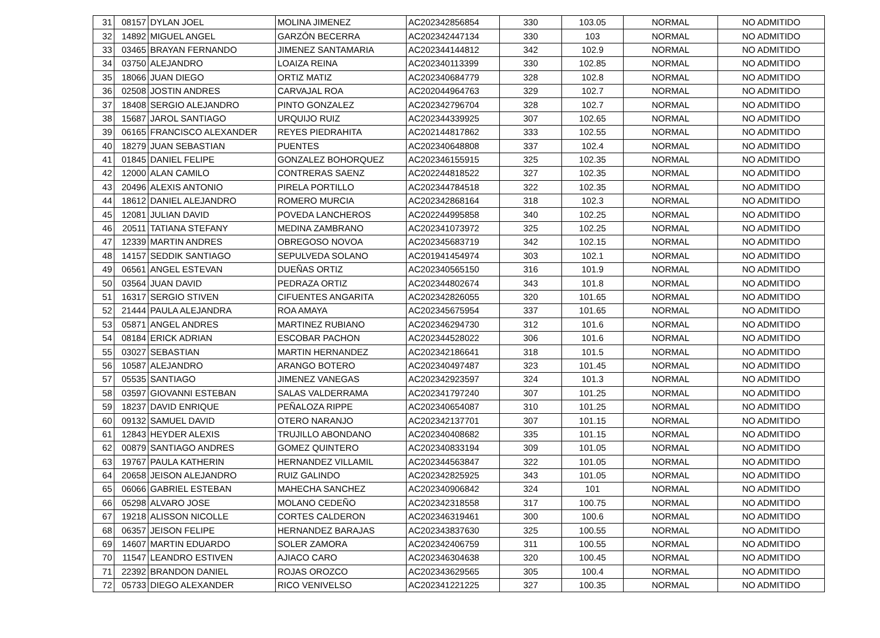| 31 | 08157 | DYLAN JOEL | MOLINA JIMENEZ | AC202342856854 | 330 | 103.05 | NORMAL | NO ADMITIDO |
| 32 | 14892 | MIGUEL ANGEL | GARZÓN BECERRA | AC202342447134 | 330 | 103 | NORMAL | NO ADMITIDO |
| 33 | 03465 | BRAYAN FERNANDO | JIMENEZ SANTAMARIA | AC202344144812 | 342 | 102.9 | NORMAL | NO ADMITIDO |
| 34 | 03750 | ALEJANDRO | LOAIZA REINA | AC202340113399 | 330 | 102.85 | NORMAL | NO ADMITIDO |
| 35 | 18066 | JUAN DIEGO | ORTIZ MATIZ | AC202340684779 | 328 | 102.8 | NORMAL | NO ADMITIDO |
| 36 | 02508 | JOSTIN ANDRES | CARVAJAL ROA | AC202044964763 | 329 | 102.7 | NORMAL | NO ADMITIDO |
| 37 | 18408 | SERGIO ALEJANDRO | PINTO GONZALEZ | AC202342796704 | 328 | 102.7 | NORMAL | NO ADMITIDO |
| 38 | 15687 | JAROL SANTIAGO | URQUIJO RUIZ | AC202344339925 | 307 | 102.65 | NORMAL | NO ADMITIDO |
| 39 | 06165 | FRANCISCO ALEXANDER | REYES PIEDRAHITA | AC202144817862 | 333 | 102.55 | NORMAL | NO ADMITIDO |
| 40 | 18279 | JUAN SEBASTIAN | PUENTES | AC202340648808 | 337 | 102.4 | NORMAL | NO ADMITIDO |
| 41 | 01845 | DANIEL FELIPE | GONZALEZ BOHORQUEZ | AC202346155915 | 325 | 102.35 | NORMAL | NO ADMITIDO |
| 42 | 12000 | ALAN CAMILO | CONTRERAS SAENZ | AC202244818522 | 327 | 102.35 | NORMAL | NO ADMITIDO |
| 43 | 20496 | ALEXIS ANTONIO | PIRELA PORTILLO | AC202344784518 | 322 | 102.35 | NORMAL | NO ADMITIDO |
| 44 | 18612 | DANIEL ALEJANDRO | ROMERO MURCIA | AC202342868164 | 318 | 102.3 | NORMAL | NO ADMITIDO |
| 45 | 12081 | JULIAN DAVID | POVEDA LANCHEROS | AC202244995858 | 340 | 102.25 | NORMAL | NO ADMITIDO |
| 46 | 20511 | TATIANA STEFANY | MEDINA ZAMBRANO | AC202341073972 | 325 | 102.25 | NORMAL | NO ADMITIDO |
| 47 | 12339 | MARTIN ANDRES | OBREGOSO NOVOA | AC202345683719 | 342 | 102.15 | NORMAL | NO ADMITIDO |
| 48 | 14157 | SEDDIK SANTIAGO | SEPULVEDA SOLANO | AC201941454974 | 303 | 102.1 | NORMAL | NO ADMITIDO |
| 49 | 06561 | ANGEL ESTEVAN | DUEÑAS ORTIZ | AC202340565150 | 316 | 101.9 | NORMAL | NO ADMITIDO |
| 50 | 03564 | JUAN DAVID | PEDRAZA ORTIZ | AC202344802674 | 343 | 101.8 | NORMAL | NO ADMITIDO |
| 51 | 16317 | SERGIO STIVEN | CIFUENTES ANGARITA | AC202342826055 | 320 | 101.65 | NORMAL | NO ADMITIDO |
| 52 | 21444 | PAULA ALEJANDRA | ROA AMAYA | AC202345675954 | 337 | 101.65 | NORMAL | NO ADMITIDO |
| 53 | 05871 | ANGEL ANDRES | MARTINEZ RUBIANO | AC202346294730 | 312 | 101.6 | NORMAL | NO ADMITIDO |
| 54 | 08184 | ERICK ADRIAN | ESCOBAR PACHON | AC202344528022 | 306 | 101.6 | NORMAL | NO ADMITIDO |
| 55 | 03027 | SEBASTIAN | MARTIN HERNANDEZ | AC202342186641 | 318 | 101.5 | NORMAL | NO ADMITIDO |
| 56 | 10587 | ALEJANDRO | ARANGO BOTERO | AC202340497487 | 323 | 101.45 | NORMAL | NO ADMITIDO |
| 57 | 05535 | SANTIAGO | JIMENEZ VANEGAS | AC202342923597 | 324 | 101.3 | NORMAL | NO ADMITIDO |
| 58 | 03597 | GIOVANNI ESTEBAN | SALAS VALDERRAMA | AC202341797240 | 307 | 101.25 | NORMAL | NO ADMITIDO |
| 59 | 18237 | DAVID ENRIQUE | PEÑALOZA RIPPE | AC202340654087 | 310 | 101.25 | NORMAL | NO ADMITIDO |
| 60 | 09132 | SAMUEL DAVID | OTERO NARANJO | AC202342137701 | 307 | 101.15 | NORMAL | NO ADMITIDO |
| 61 | 12843 | HEYDER ALEXIS | TRUJILLO ABONDANO | AC202340408682 | 335 | 101.15 | NORMAL | NO ADMITIDO |
| 62 | 00879 | SANTIAGO ANDRES | GOMEZ QUINTERO | AC202340833194 | 309 | 101.05 | NORMAL | NO ADMITIDO |
| 63 | 19767 | PAULA KATHERIN | HERNANDEZ VILLAMIL | AC202344563847 | 322 | 101.05 | NORMAL | NO ADMITIDO |
| 64 | 20658 | JEISON ALEJANDRO | RUIZ GALINDO | AC202342825925 | 343 | 101.05 | NORMAL | NO ADMITIDO |
| 65 | 06066 | GABRIEL ESTEBAN | MAHECHA SANCHEZ | AC202340906842 | 324 | 101 | NORMAL | NO ADMITIDO |
| 66 | 05298 | ALVARO JOSE | MOLANO CEDEÑO | AC202342318558 | 317 | 100.75 | NORMAL | NO ADMITIDO |
| 67 | 19218 | ALISSON NICOLLE | CORTES CALDERON | AC202346319461 | 300 | 100.6 | NORMAL | NO ADMITIDO |
| 68 | 06357 | JEISON FELIPE | HERNANDEZ BARAJAS | AC202343837630 | 325 | 100.55 | NORMAL | NO ADMITIDO |
| 69 | 14607 | MARTIN EDUARDO | SOLER ZAMORA | AC202342406759 | 311 | 100.55 | NORMAL | NO ADMITIDO |
| 70 | 11547 | LEANDRO ESTIVEN | AJIACO CARO | AC202346304638 | 320 | 100.45 | NORMAL | NO ADMITIDO |
| 71 | 22392 | BRANDON DANIEL | ROJAS OROZCO | AC202343629565 | 305 | 100.4 | NORMAL | NO ADMITIDO |
| 72 | 05733 | DIEGO ALEXANDER | RICO VENIVELSO | AC202341221225 | 327 | 100.35 | NORMAL | NO ADMITIDO |